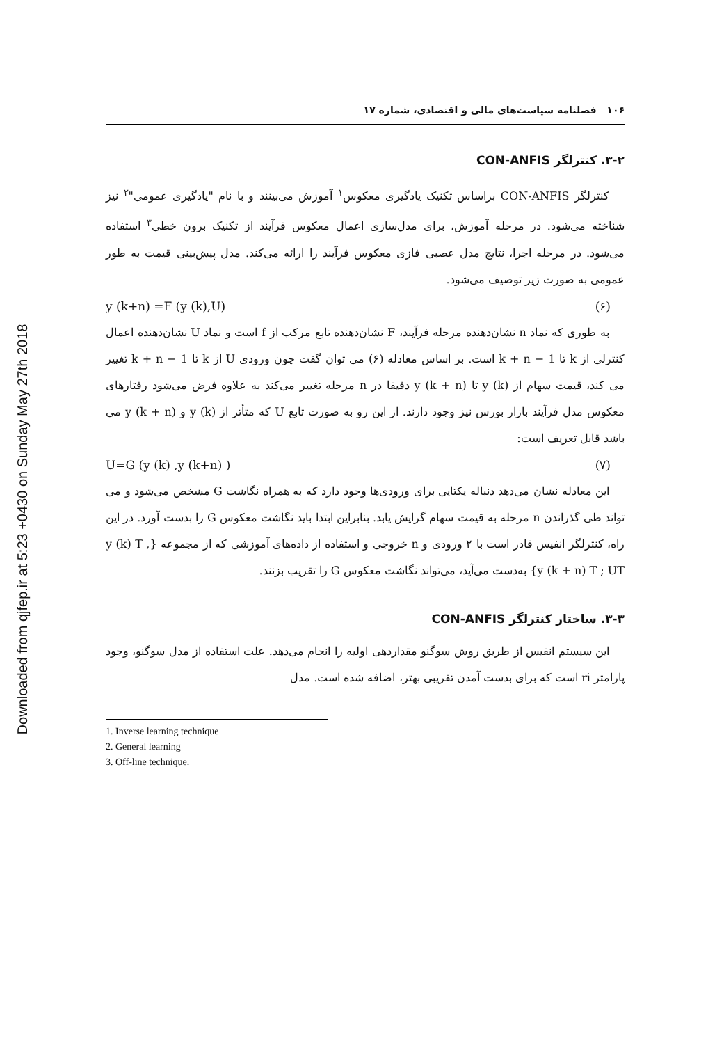Downloaded from qjfep.ir at 5:23 +0430 on Sunday May 27th 2018
۱۰۶ فصلنامه سیاست‌های مالی و اقتصادی، شماره ۱۷
۳-۲. کنترلگر CON-ANFIS
کنترلگر CON-ANFIS براساس تکنیک یادگیری معکوس<sup>۱</sup> آموزش می‌بینند و با نام "یادگیری عمومی"<sup>۲</sup> نیز شناخته می‌شود. در مرحله آموزش، برای مدل‌سازی اعمال معکوس فرآیند از تکنیک برون خطی<sup>۳</sup> استفاده می‌شود. در مرحله اجرا، نتایج مدل عصبی فازی معکوس فرآیند را ارائه می‌کند. مدل پیش‌بینی قیمت به طور عمومی به صورت زیر توصیف می‌شود.
y (k+n) =F (y (k),U) (۶)
به طوری که نماد n نشان‌دهنده مرحله فرآیند، F نشان‌دهنده تابع مرکب از f است و نماد U نشان‌دهنده اعمال کنترلی از k تا k + n − 1 است. بر اساس معادله (۶) می توان گفت چون ورودی U از k تا k + n − 1 تغییر می کند، قیمت سهام از y (k) تا y (k + n) دقیقا در n مرحله تغییر می‌کند به علاوه فرض می‌شود رفتارهای معکوس مدل فرآیند بازار بورس نیز وجود دارند. از این رو به صورت تابع U که متأثر از y (k) و y (k + n) می باشد قابل تعریف است:
U=G (y (k) ,y (k+n) ) (۷)
این معادله نشان می‌دهد دنباله یکتایی برای ورودی‌ها وجود دارد که به همراه نگاشت G مشخص می‌شود و می تواند طی گذراندن n مرحله به قیمت سهام گرایش یابد. بنابراین ابتدا باید نگاشت معکوس G را بدست آورد. در این راه، کنترلگر انفیس قادر است با ۲ ورودی و n خروجی و استفاده از داده‌های آموزشی که از مجموعه {y (k) T , y (k + n) T ; UT} به‌دست می‌آید، می‌تواند نگاشت معکوس G را تقریب بزنند.
۳-۳. ساختار کنترلگر CON-ANFIS
این سیستم انفیس از طریق روش سوگنو مقداردهی اولیه را انجام می‌دهد. علت استفاده از مدل سوگنو، وجود پارامتر ri است که برای بدست آمدن تقریبی بهتر، اضافه شده است. مدل
1. Inverse learning technique
2. General learning
3. Off-line technique.